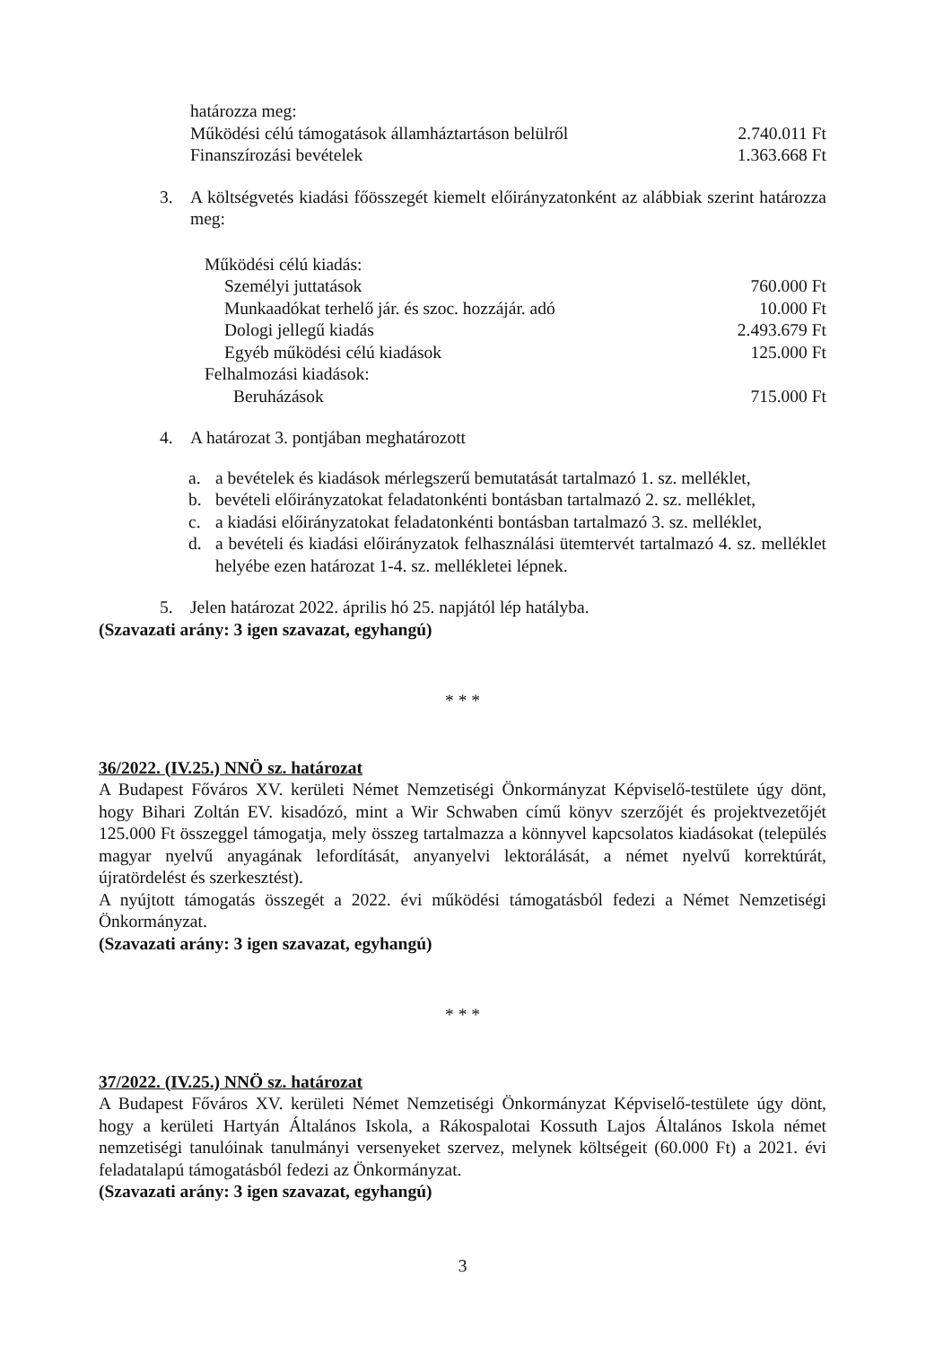határozza meg:
Működési célú támogatások államháztartáson belülről 2.740.011 Ft
Finanszírozási bevételek 1.363.668 Ft
3. A költségvetés kiadási főösszegét kiemelt előirányzatonként az alábbiak szerint határozza meg:
Működési célú kiadás:
Személyi juttatások 760.000 Ft
Munkaadókat terhelő jár. és szoc. hozzájár. adó 10.000 Ft
Dologi jellegű kiadás 2.493.679 Ft
Egyéb működési célú kiadások 125.000 Ft
Felhalmozási kiadások:
Beruházások 715.000 Ft
4. A határozat 3. pontjában meghatározott
a. a bevételek és kiadások mérlegszerű bemutatását tartalmazó 1. sz. melléklet,
b. bevételi előirányzatokat feladatonkénti bontásban tartalmazó 2. sz. melléklet,
c. a kiadási előirányzatokat feladatonkénti bontásban tartalmazó 3. sz. melléklet,
d. a bevételi és kiadási előirányzatok felhasználási ütemtervét tartalmazó 4. sz. melléklet helyébe ezen határozat 1-4. sz. mellékletei lépnek.
5. Jelen határozat 2022. április hó 25. napjától lép hatályba.
(Szavazati arány: 3 igen szavazat, egyhangú)
* * *
36/2022. (IV.25.) NNÖ sz. határozat
A Budapest Főváros XV. kerületi Német Nemzetiségi Önkormányzat Képviselő-testülete úgy dönt, hogy Bihari Zoltán EV. kisadózó, mint a Wir Schwaben című könyv szerzőjét és projektvezetőjét 125.000 Ft összeggel támogatja, mely összeg tartalmazza a könnyvel kapcsolatos kiadásokat (település magyar nyelvű anyagának lefordítását, anyanyelvi lektorálását, a német nyelvű korrektúrát, újratördelést és szerkesztést).
A nyújtott támogatás összegét a 2022. évi működési támogatásból fedezi a Német Nemzetiségi Önkormányzat.
(Szavazati arány: 3 igen szavazat, egyhangú)
* * *
37/2022. (IV.25.) NNÖ sz. határozat
A Budapest Főváros XV. kerületi Német Nemzetiségi Önkormányzat Képviselő-testülete úgy dönt, hogy a kerületi Hartyán Általános Iskola, a Rákospalotai Kossuth Lajos Általános Iskola német nemzetiségi tanulóinak tanulmányi versenyeket szervez, melynek költségeit (60.000 Ft) a 2021. évi feladatalapú támogatásból fedezi az Önkormányzat.
(Szavazati arány: 3 igen szavazat, egyhangú)
3